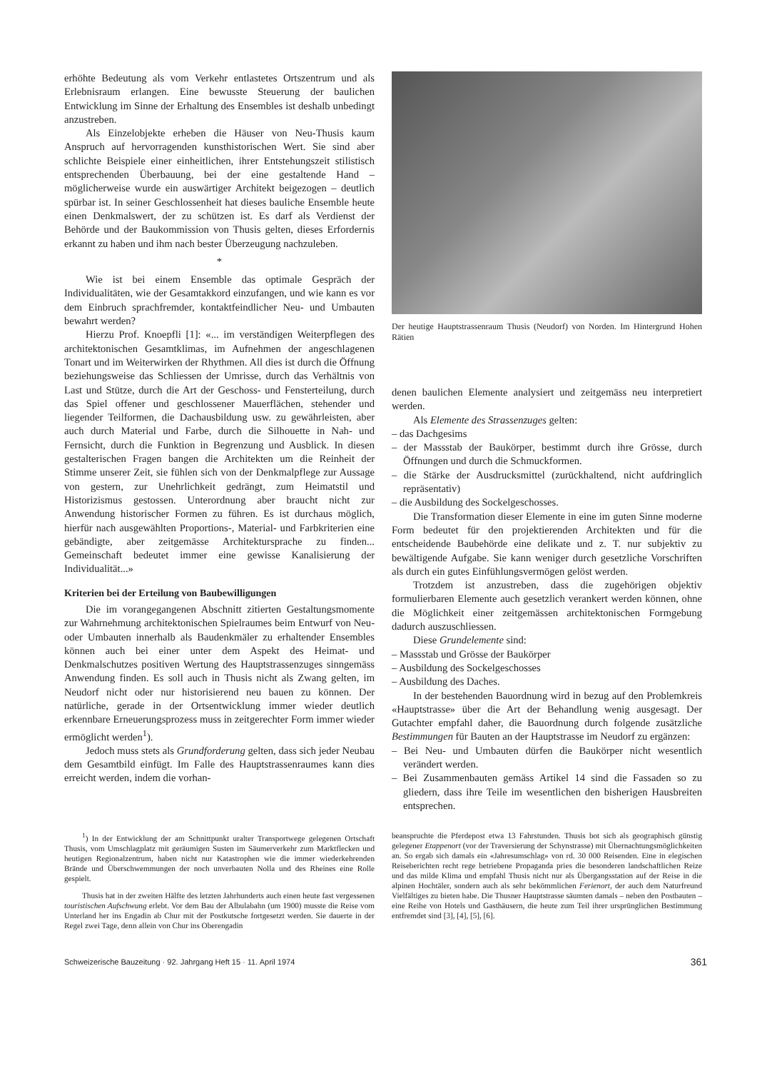erhöhte Bedeutung als vom Verkehr entlastetes Ortszentrum und als Erlebnisraum erlangen. Eine bewusste Steuerung der baulichen Entwicklung im Sinne der Erhaltung des Ensembles ist deshalb unbedingt anzustreben.
Als Einzelobjekte erheben die Häuser von Neu-Thusis kaum Anspruch auf hervorragenden kunsthistorischen Wert. Sie sind aber schlichte Beispiele einer einheitlichen, ihrer Entstehungszeit stilistisch entsprechenden Überbauung, bei der eine gestaltende Hand – möglicherweise wurde ein auswärtiger Architekt beigezogen – deutlich spürbar ist. In seiner Geschlossenheit hat dieses bauliche Ensemble heute einen Denkmalswert, der zu schützen ist. Es darf als Verdienst der Behörde und der Baukommission von Thusis gelten, dieses Erfordernis erkannt zu haben und ihm nach bester Überzeugung nachzuleben.
*
Wie ist bei einem Ensemble das optimale Gespräch der Individualitäten, wie der Gesamtakkord einzufangen, und wie kann es vor dem Einbruch sprachfremder, kontaktfeindlicher Neu- und Umbauten bewahrt werden?
Hierzu Prof. Knoepfli [1]: «... im verständigen Weiterpflegen des architektonischen Gesamtklimas, im Aufnehmen der angeschlagenen Tonart und im Weiterwirken der Rhythmen. All dies ist durch die Öffnung beziehungsweise das Schliessen der Umrisse, durch das Verhältnis von Last und Stütze, durch die Art der Geschoss- und Fensterteilung, durch das Spiel offener und geschlossener Mauerflächen, stehender und liegender Teilformen, die Dachausbildung usw. zu gewährleisten, aber auch durch Material und Farbe, durch die Silhouette in Nah- und Fernsicht, durch die Funktion in Begrenzung und Ausblick. In diesen gestalterischen Fragen bangen die Architekten um die Reinheit der Stimme unserer Zeit, sie fühlen sich von der Denkmalpflege zur Aussage von gestern, zur Unehrlichkeit gedrängt, zum Heimatstil und Historizismus gestossen. Unterordnung aber braucht nicht zur Anwendung historischer Formen zu führen. Es ist durchaus möglich, hierfür nach ausgewählten Proportions-, Material- und Farbkriterien eine gebändigte, aber zeitgemässe Architektursprache zu finden... Gemeinschaft bedeutet immer eine gewisse Kanalisierung der Individualität...»
Kriterien bei der Erteilung von Baubewilligungen
Die im vorangegangenen Abschnitt zitierten Gestaltungsmomente zur Wahrnehmung architektonischen Spielraumes beim Entwurf von Neu- oder Umbauten innerhalb als Baudenkmäler zu erhaltender Ensembles können auch bei einer unter dem Aspekt des Heimat- und Denkmalschutzes positiven Wertung des Hauptstrassenzuges sinngemäss Anwendung finden. Es soll auch in Thusis nicht als Zwang gelten, im Neudorf nicht oder nur historisierend neu bauen zu können. Der natürliche, gerade in der Ortsentwicklung immer wieder deutlich erkennbare Erneuerungsprozess muss in zeitgerechter Form immer wieder ermöglicht werden<sup>1</sup>).
Jedoch muss stets als Grundforderung gelten, dass sich jeder Neubau dem Gesamtbild einfügt. Im Falle des Hauptstrassenraumes kann dies erreicht werden, indem die vorhan-
Der heutige Hauptstrassenraum Thusis (Neudorf) von Norden. Im Hintergrund Hohen Rätien
denen baulichen Elemente analysiert und zeitgemäss neu interpretiert werden.
Als Elemente des Strassenzuges gelten:
– das Dachgesims
– der Massstab der Baukörper, bestimmt durch ihre Grösse, durch Öffnungen und durch die Schmuckformen.
– die Stärke der Ausdrucksmittel (zurückhaltend, nicht aufdringlich repräsentativ)
– die Ausbildung des Sockelgeschosses.
Die Transformation dieser Elemente in eine im guten Sinne moderne Form bedeutet für den projektierenden Architekten und für die entscheidende Baubehörde eine delikate und z. T. nur subjektiv zu bewältigende Aufgabe. Sie kann weniger durch gesetzliche Vorschriften als durch ein gutes Einfühlungsvermögen gelöst werden.
Trotzdem ist anzustreben, dass die zugehörigen objektiv formulierbaren Elemente auch gesetzlich verankert werden können, ohne die Möglichkeit einer zeitgemässen architektonischen Formgebung dadurch auszuschliessen.
Diese Grundelemente sind:
– Massstab und Grösse der Baukörper
– Ausbildung des Sockelgeschosses
– Ausbildung des Daches.
In der bestehenden Bauordnung wird in bezug auf den Problemkreis «Hauptstrasse» über die Art der Behandlung wenig ausgesagt. Der Gutachter empfahl daher, die Bauordnung durch folgende zusätzliche Bestimmungen für Bauten an der Hauptstrasse im Neudorf zu ergänzen:
– Bei Neu- und Umbauten dürfen die Baukörper nicht wesentlich verändert werden.
– Bei Zusammenbauten gemäss Artikel 14 sind die Fassaden so zu gliedern, dass ihre Teile im wesentlichen den bisherigen Hausbreiten entsprechen.
<sup>1</sup>) In der Entwicklung der am Schnittpunkt uralter Transportwege gelegenen Ortschaft Thusis, vom Umschlagplatz mit geräumigen Susten im Säumerverkehr zum Marktflecken und heutigen Regionalzentrum, haben nicht nur Katastrophen wie die immer wiederkehrenden Brände und Überschwemmungen der noch unverbauten Nolla und des Rheines eine Rolle gespielt.
Thusis hat in der zweiten Hälfte des letzten Jahrhunderts auch einen heute fast vergessenen touristischen Aufschwung erlebt. Vor dem Bau der Albulabahn (um 1900) musste die Reise vom Unterland her ins Engadin ab Chur mit der Postkutsche fortgesetzt werden. Sie dauerte in der Regel zwei Tage, denn allein von Chur ins Oberengadin
beanspruchte die Pferdepost etwa 13 Fahrstunden. Thusis bot sich als geographisch günstig gelegener Etappenort (vor der Traversierung der Schynstrasse) mit Übernachtungsmöglichkeiten an. So ergab sich damals ein «Jahresumschlag» von rd. 30 000 Reisenden. Eine in elegischen Reiseberichten recht rege betriebene Propaganda pries die besonderen landschaftlichen Reize und das milde Klima und empfahl Thusis nicht nur als Übergangsstation auf der Reise in die alpinen Hochtäler, sondern auch als sehr bekömmlichen Ferienort, der auch dem Naturfreund Vielfältiges zu bieten habe. Die Thusner Hauptstrasse säumten damals – neben den Postbauten – eine Reihe von Hotels und Gasthäusern, die heute zum Teil ihrer ursprünglichen Bestimmung entfremdet sind [3], [4], [5], [6].
Schweizerische Bauzeitung · 92. Jahrgang Heft 15 · 11. April 1974 361